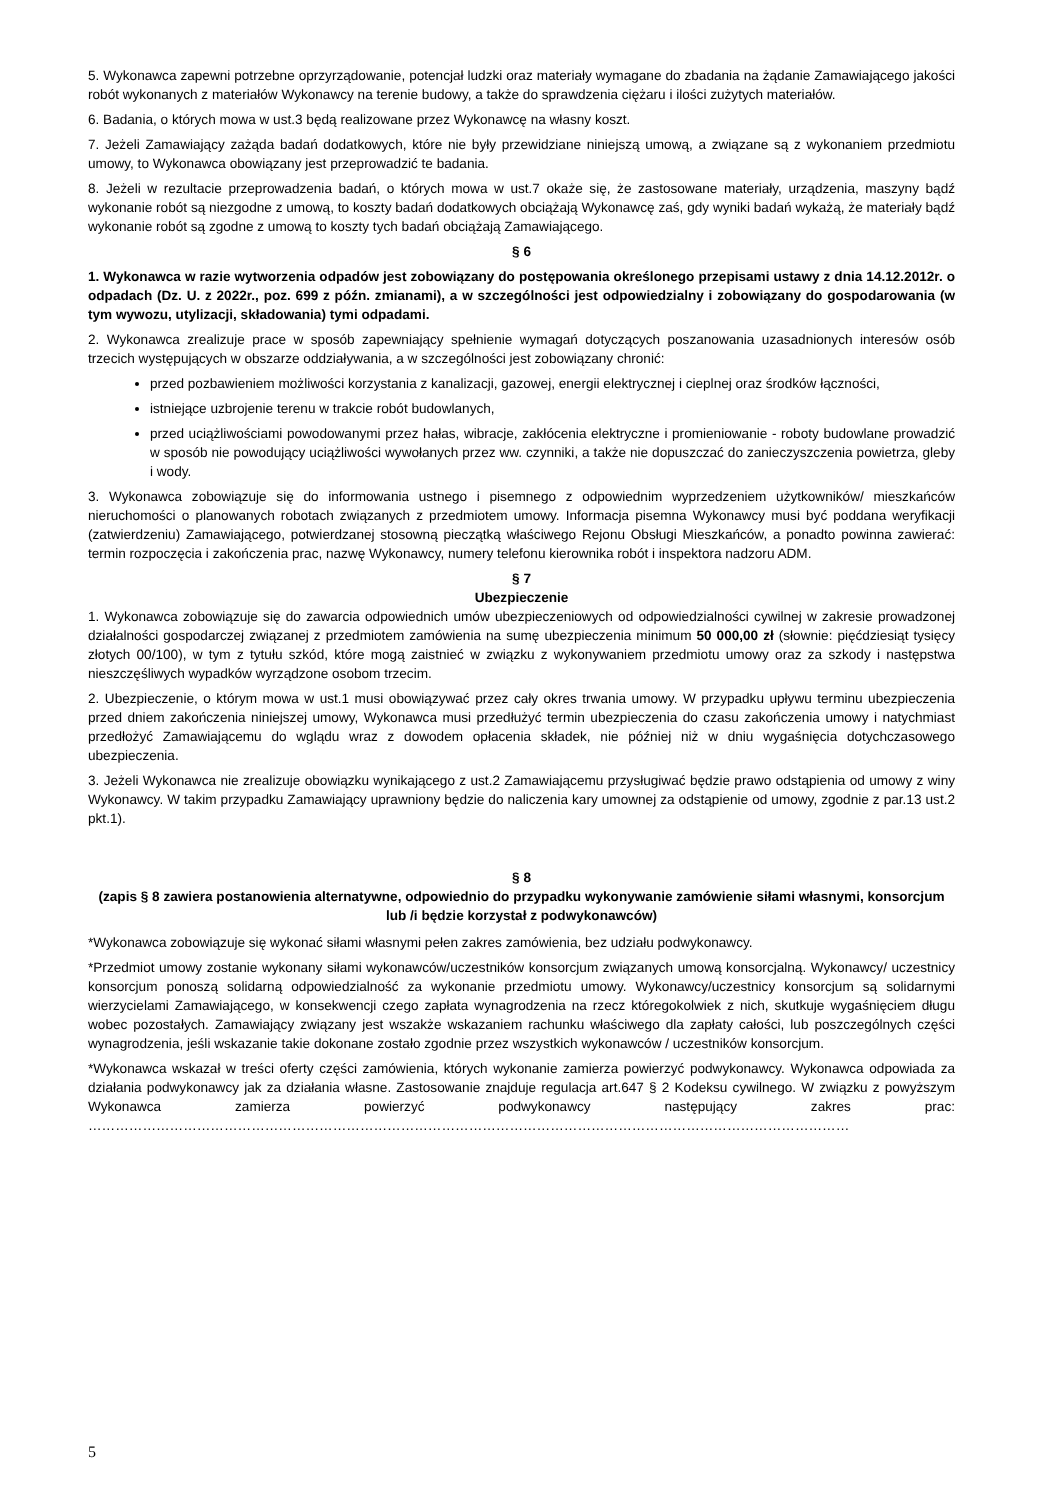5. Wykonawca zapewni potrzebne oprzyrządowanie, potencjał ludzki oraz materiały wymagane do zbadania na żądanie Zamawiającego jakości robót wykonanych z materiałów Wykonawcy na terenie budowy, a także do sprawdzenia ciężaru i ilości zużytych materiałów.
6. Badania, o których mowa w ust.3 będą realizowane przez Wykonawcę na własny koszt.
7. Jeżeli Zamawiający zażąda badań dodatkowych, które nie były przewidziane niniejszą umową, a związane są z wykonaniem przedmiotu umowy, to Wykonawca obowiązany jest przeprowadzić te badania.
8. Jeżeli w rezultacie przeprowadzenia badań, o których mowa w ust.7 okaże się, że zastosowane materiały, urządzenia, maszyny bądź wykonanie robót są niezgodne z umową, to koszty badań dodatkowych obciążają Wykonawcę zaś, gdy wyniki badań wykażą, że materiały bądź wykonanie robót są zgodne z umową to koszty tych badań obciążają Zamawiającego.
§ 6
1. Wykonawca w razie wytworzenia odpadów jest zobowiązany do postępowania określonego przepisami ustawy z dnia 14.12.2012r. o odpadach (Dz. U. z 2022r., poz. 699 z późn. zmianami), a w szczególności jest odpowiedzialny i zobowiązany do gospodarowania (w tym wywozu, utylizacji, składowania) tymi odpadami.
2. Wykonawca zrealizuje prace w sposób zapewniający spełnienie wymagań dotyczących poszanowania uzasadnionych interesów osób trzecich występujących w obszarze oddziaływania, a w szczególności jest zobowiązany chronić:
przed pozbawieniem możliwości korzystania z kanalizacji, gazowej, energii elektrycznej i cieplnej oraz środków łączności,
istniejące uzbrojenie terenu w trakcie robót budowlanych,
przed uciążliwościami powodowanymi przez hałas, wibracje, zakłócenia elektryczne i promieniowanie - roboty budowlane prowadzić w sposób nie powodujący uciążliwości wywołanych przez ww. czynniki, a także nie dopuszczać do zanieczyszczenia powietrza, gleby i wody.
3. Wykonawca zobowiązuje się do informowania ustnego i pisemnego z odpowiednim wyprzedzeniem użytkowników/ mieszkańców nieruchomości o planowanych robotach związanych z przedmiotem umowy. Informacja pisemna Wykonawcy musi być poddana weryfikacji (zatwierdzeniu) Zamawiającego, potwierdzanej stosowną pieczątką właściwego Rejonu Obsługi Mieszkańców, a ponadto powinna zawierać: termin rozpoczęcia i zakończenia prac, nazwę Wykonawcy, numery telefonu kierownika robót i inspektora nadzoru ADM.
§ 7
Ubezpieczenie
1. Wykonawca zobowiązuje się do zawarcia odpowiednich umów ubezpieczeniowych od odpowiedzialności cywilnej w zakresie prowadzonej działalności gospodarczej związanej z przedmiotem zamówienia na sumę ubezpieczenia minimum 50 000,00 zł (słownie: pięćdziesiąt tysięcy złotych 00/100), w tym z tytułu szkód, które mogą zaistnieć w związku z wykonywaniem przedmiotu umowy oraz za szkody i następstwa nieszczęśliwych wypadków wyrządzone osobom trzecim.
2. Ubezpieczenie, o którym mowa w ust.1 musi obowiązywać przez cały okres trwania umowy. W przypadku upływu terminu ubezpieczenia przed dniem zakończenia niniejszej umowy, Wykonawca musi przedłużyć termin ubezpieczenia do czasu zakończenia umowy i natychmiast przedłożyć Zamawiającemu do wglądu wraz z dowodem opłacenia składek, nie później niż w dniu wygaśnięcia dotychczasowego ubezpieczenia.
3. Jeżeli Wykonawca nie zrealizuje obowiązku wynikającego z ust.2 Zamawiającemu przysługiwać będzie prawo odstąpienia od umowy z winy Wykonawcy. W takim przypadku Zamawiający uprawniony będzie do naliczenia kary umownej za odstąpienie od umowy, zgodnie z par.13 ust.2 pkt.1).
§ 8
(zapis § 8 zawiera postanowienia alternatywne, odpowiednio do przypadku wykonywanie zamówienie siłami własnymi, konsorcjum lub /i będzie korzystał z podwykonawców)
*Wykonawca zobowiązuje się wykonać siłami własnymi pełen zakres zamówienia, bez udziału podwykonawcy.
*Przedmiot umowy zostanie wykonany siłami wykonawców/uczestników konsorcjum związanych umową konsorcjalną. Wykonawcy/ uczestnicy konsorcjum ponoszą solidarną odpowiedzialność za wykonanie przedmiotu umowy. Wykonawcy/uczestnicy konsorcjum są solidarnymi wierzycielami Zamawiającego, w konsekwencji czego zapłata wynagrodzenia na rzecz któregokolwiek z nich, skutkuje wygaśnięciem długu wobec pozostałych. Zamawiający związany jest wszakże wskazaniem rachunku właściwego dla zapłaty całości, lub poszczególnych części wynagrodzenia, jeśli wskazanie takie dokonane zostało zgodnie przez wszystkich wykonawców / uczestników konsorcjum.
*Wykonawca wskazał w treści oferty części zamówienia, których wykonanie zamierza powierzyć podwykonawcy. Wykonawca odpowiada za działania podwykonawcy jak za działania własne. Zastosowanie znajduje regulacja art.647 § 2 Kodeksu cywilnego. W związku z powyższym Wykonawca zamierza powierzyć podwykonawcy następujący zakres prac: ……………………………………………………………………………………………………………………………………………………
5